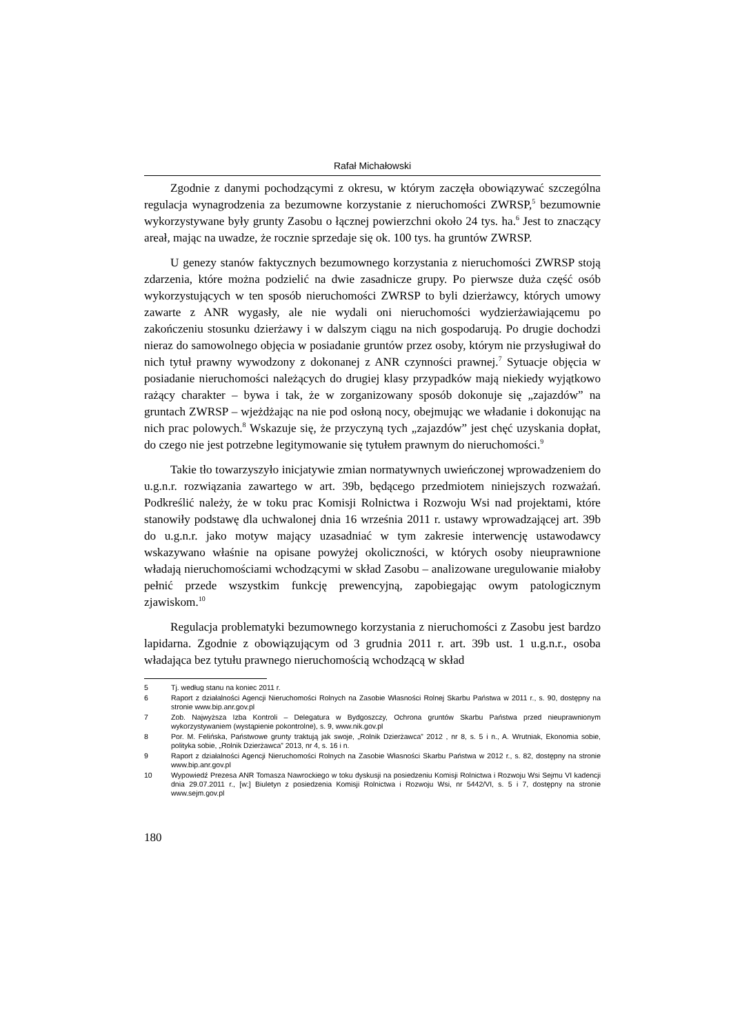Rafał Michałowski
Zgodnie z danymi pochodzącymi z okresu, w którym zaczęła obowiązywać szczególna regulacja wynagrodzenia za bezumowne korzystanie z nieruchomości ZWRSP,<sup>5</sup> bezumownie wykorzystywane były grunty Zasobu o łącznej powierzchni około 24 tys. ha.<sup>6</sup> Jest to znaczący areał, mając na uwadze, że rocznie sprzedaje się ok. 100 tys. ha gruntów ZWRSP.
U genezy stanów faktycznych bezumownego korzystania z nieruchomości ZWRSP stoją zdarzenia, które można podzielić na dwie zasadnicze grupy. Po pierwsze duża część osób wykorzystujących w ten sposób nieruchomości ZWRSP to byli dzierżawcy, których umowy zawarte z ANR wygasły, ale nie wydali oni nieruchomości wydzierżawiającemu po zakończeniu stosunku dzierżawy i w dalszym ciągu na nich gospodarują. Po drugie dochodzi nieraz do samowolnego objęcia w posiadanie gruntów przez osoby, którym nie przysługiwał do nich tytuł prawny wywodzony z dokonanej z ANR czynności prawnej.<sup>7</sup> Sytuacje objęcia w posiadanie nieruchomości należących do drugiej klasy przypadków mają niekiedy wyjątkowo rażący charakter – bywa i tak, że w zorganizowany sposób dokonuje się „zajazdów” na gruntach ZWRSP – wjeżdżając na nie pod osłoną nocy, obejmując we władanie i dokonując na nich prac polowych.<sup>8</sup> Wskazuje się, że przyczyną tych „zajazdów” jest chęć uzyskania dopłat, do czego nie jest potrzebne legitymowanie się tytułem prawnym do nieruchomości.<sup>9</sup>
Takie tło towarzyszyło inicjatywie zmian normatywnych uwieńczonej wprowadzeniem do u.g.n.r. rozwiązania zawartego w art. 39b, będącego przedmiotem niniejszych rozważań. Podkreślić należy, że w toku prac Komisji Rolnictwa i Rozwoju Wsi nad projektami, które stanowiły podstawę dla uchwalonej dnia 16 września 2011 r. ustawy wprowadzającej art. 39b do u.g.n.r. jako motyw mający uzasadniać w tym zakresie interwencję ustawodawcy wskazywano właśnie na opisane powyżej okoliczności, w których osoby nieuprawnione władają nieruchomościami wchodzącymi w skład Zasobu – analizowane uregulowanie miałoby pełnić przede wszystkim funkcję prewencyjną, zapobiegając owym patologicznym zjawiskom.<sup>10</sup>
Regulacja problematyki bezumownego korzystania z nieruchomości z Zasobu jest bardzo lapidarna. Zgodnie z obowiązującym od 3 grudnia 2011 r. art. 39b ust. 1 u.g.n.r., osoba władająca bez tytułu prawnego nieruchomością wchodzącą w skład
5 Tj. według stanu na koniec 2011 r.
6 Raport z działalności Agencji Nieruchomości Rolnych na Zasobie Własności Rolnej Skarbu Państwa w 2011 r., s. 90, dostępny na stronie www.bip.anr.gov.pl
7 Zob. Najwyższa Izba Kontroli – Delegatura w Bydgoszczy, Ochrona gruntów Skarbu Państwa przed nieuprawnionym wykorzystywaniem (wystąpienie pokontrolne), s. 9, www.nik.gov.pl
8 Por. M. Felińska, Państwowe grunty traktują jak swoje, „Rolnik Dzierżawca” 2012 , nr 8, s. 5 i n., A. Wrutniak, Ekonomia sobie, polityka sobie, „Rolnik Dzierżawca” 2013, nr 4, s. 16 i n.
9 Raport z działalności Agencji Nieruchomości Rolnych na Zasobie Własności Skarbu Państwa w 2012 r., s. 82, dostępny na stronie www.bip.anr.gov.pl
10 Wypowiedź Prezesa ANR Tomasza Nawrockiego w toku dyskusji na posiedzeniu Komisji Rolnictwa i Rozwoju Wsi Sejmu VI kadencji dnia 29.07.2011 r., [w:] Biuletyn z posiedzenia Komisji Rolnictwa i Rozwoju Wsi, nr 5442/VI, s. 5 i 7, dostępny na stronie www.sejm.gov.pl
180